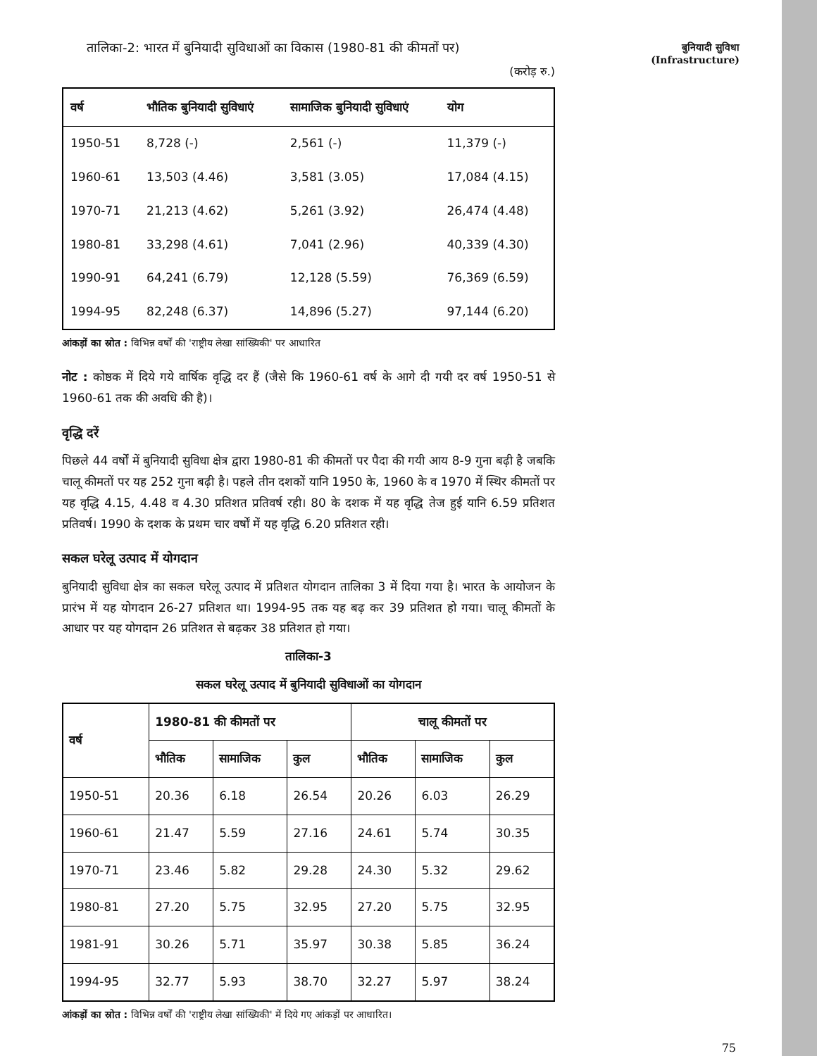बुनियादी सुविधा
(Infrastructure)
तालिका-2: भारत में बुनियादी सुविधाओं का विकास (1980-81 की कीमतों पर)
(करोड़ रु.)
| वर्ष | भौतिक बुनियादी सुविधाएं | सामाजिक बुनियादी सुविधाएं | योग |
| --- | --- | --- | --- |
| 1950-51 | 8,728 (-) | 2,561 (-) | 11,379 (-) |
| 1960-61 | 13,503 (4.46) | 3,581 (3.05) | 17,084 (4.15) |
| 1970-71 | 21,213 (4.62) | 5,261 (3.92) | 26,474 (4.48) |
| 1980-81 | 33,298 (4.61) | 7,041 (2.96) | 40,339 (4.30) |
| 1990-91 | 64,241 (6.79) | 12,128 (5.59) | 76,369 (6.59) |
| 1994-95 | 82,248 (6.37) | 14,896 (5.27) | 97,144 (6.20) |
आंकड़ों का स्रोत : विभिन्न वर्षों की 'राष्ट्रीय लेखा सांख्यिकी' पर आधारित
नोट : कोष्ठक में दिये गये वार्षिक वृद्धि दर हैं (जैसे कि 1960-61 वर्ष के आगे दी गयी दर वर्ष 1950-51 से 1960-61 तक की अवधि की है)।
वृद्धि दरें
पिछले 44 वर्षों में बुनियादी सुविधा क्षेत्र द्वारा 1980-81 की कीमतों पर पैदा की गयी आय 8-9 गुना बढ़ी है जबकि चालू कीमतों पर यह 252 गुना बढ़ी है। पहले तीन दशकों यानि 1950 के, 1960 के व 1970 में स्थिर कीमतों पर यह वृद्धि 4.15, 4.48 व 4.30 प्रतिशत प्रतिवर्ष रही। 80 के दशक में यह वृद्धि तेज हुई यानि 6.59 प्रतिशत प्रतिवर्ष। 1990 के दशक के प्रथम चार वर्षों में यह वृद्धि 6.20 प्रतिशत रही।
सकल घरेलू उत्पाद में योगदान
बुनियादी सुविधा क्षेत्र का सकल घरेलू उत्पाद में प्रतिशत योगदान तालिका 3 में दिया गया है। भारत के आयोजन के प्रारंभ में यह योगदान 26-27 प्रतिशत था। 1994-95 तक यह बढ़ कर 39 प्रतिशत हो गया। चालू कीमतों के आधार पर यह योगदान 26 प्रतिशत से बढ़कर 38 प्रतिशत हो गया।
तालिका-3
सकल घरेलू उत्पाद में बुनियादी सुविधाओं का योगदान
| वर्ष | 1980-81 की कीमतों पर | | | चालू कीमतों पर | | |
| --- | --- | --- | --- | --- | --- | --- |
| | भौतिक | सामाजिक | कुल | भौतिक | सामाजिक | कुल |
| 1950-51 | 20.36 | 6.18 | 26.54 | 20.26 | 6.03 | 26.29 |
| 1960-61 | 21.47 | 5.59 | 27.16 | 24.61 | 5.74 | 30.35 |
| 1970-71 | 23.46 | 5.82 | 29.28 | 24.30 | 5.32 | 29.62 |
| 1980-81 | 27.20 | 5.75 | 32.95 | 27.20 | 5.75 | 32.95 |
| 1981-91 | 30.26 | 5.71 | 35.97 | 30.38 | 5.85 | 36.24 |
| 1994-95 | 32.77 | 5.93 | 38.70 | 32.27 | 5.97 | 38.24 |
आंकड़ों का स्रोत : विभिन्न वर्षों की 'राष्ट्रीय लेखा सांख्यिकी' में दिये गए आंकड़ों पर आधारित।
75